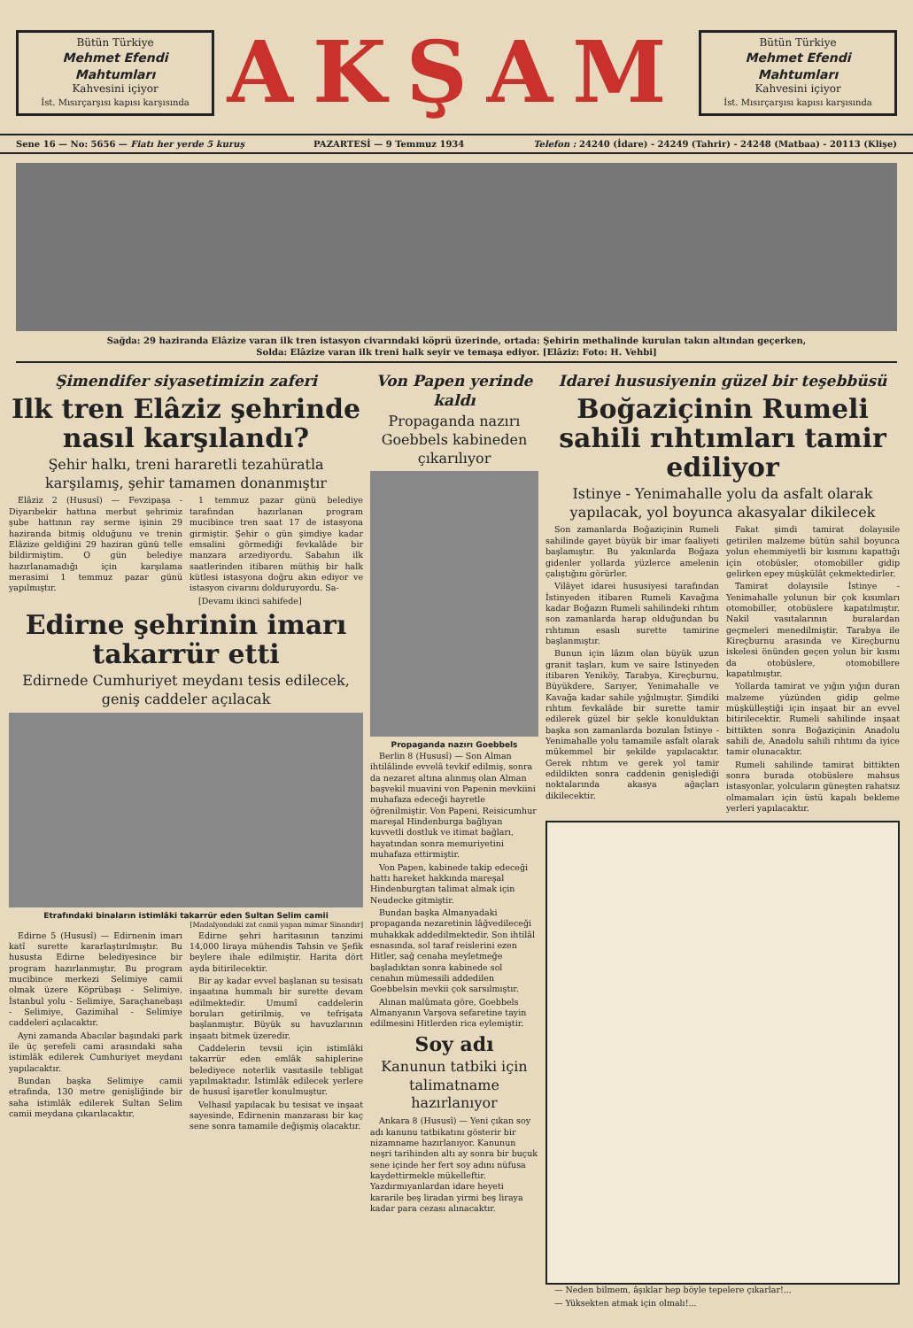Bütün Türkiye
Mehmet Efendi Mahtumları
Kahvesini içiyor
İst. Mısırçarşısı kapısı karşısında
AKŞAM
Bütün Türkiye
Mehmet Efendi Mahtumları
Kahvesini içiyor
İst. Mısırçarşısı kapısı karşısında
Sene 16 — No: 5656 — Fiatı her yerde 5 kuruş PAZARTESİ — 9 Temmuz 1934 Telefon : 24240 (İdare) - 24249 (Tahrir) - 24248 (Matbaa) - 20113 (Klişe)
Sağda: 29 haziranda Elâzize varan ilk tren istasyon civarındaki köprü üzerinde, ortada: Şehirin methalinde kurulan takın altından geçerken,
Solda: Elâzize varan ilk treni halk seyir ve temaşa ediyor. [Elâziz: Foto: H. Vehbi]
Şimendifer siyasetimizin zaferi
Ilk tren Elâziz şehrinde nasıl karşılandı?
Şehir halkı, treni hararetli tezahüratla karşılamış, şehir tamamen donanmıştır
Elâziz 2 (Hususî) — Fevzipaşa - Diyarıbekir hattına merbut şehrimiz şube hattının ray serme işinin 29 haziranda bitmiş olduğunu ve trenin Elâzize geldiğini 29 haziran günü telle bildirmiştim. O gün belediye hazırlanamadığı için karşılama merasimi 1 temmuz pazar günü yapılmıştır.
1 temmuz pazar günü belediye tarafından hazırlanan program mucibince tren saat 17 de istasyona girmiştir. Şehir o gün şimdiye kadar emsalini görmediği fevkalâde bir manzara arzediyordu. Sabahın ilk saatlerinden itibaren müthiş bir halk kütlesi istasyona doğru akın ediyor ve istasyon civarını dolduruyordu. Sa-
[Devamı ikinci sahifede]
Edirne şehrinin imarı takarrür etti
Edirnede Cumhuriyet meydanı tesis edilecek, geniş caddeler açılacak
Etrafındaki binaların istimlâki takarrür eden Sultan Selim camii
[Madalyondaki zat camii yapan mimar Sinandır]
Edirne 5 (Hususî) — Edirnenin imarı katî surette kararlaştırılmıştır. Bu hususta Edirne belediyesince bir program hazırlanmıştır. Bu program mucibince merkezi Selimiye camii olmak üzere Köprübaşı - Selimiye, İstanbul yolu - Selimiye, Saraçhanebaşı - Selimiye, Gazimihal - Selimiye caddeleri açılacaktır.
Ayni zamanda Abacılar başındaki park ile üç şerefeli cami arasındaki saha istimlâk edilerek Cumhuriyet meydanı yapılacaktır.
Bundan başka Selimiye camii etrafında, 130 metre genişliğinde bir saha istimlâk edilerek Sultan Selim camii meydana çıkarılacaktır.
Edirne şehri haritasının tanzimi 14,000 liraya mühendis Tahsin ve Şefik beylere ihale edilmiştir. Harita dört ayda bitirilecektir.
Bir ay kadar evvel başlanan su tesisatı inşaatına hummalı bir surette devam edilmektedir. Umumî caddelerin boruları getirilmiş, ve tefrişata başlanmıştır. Büyük su havuzlarının inşaatı bitmek üzeredir.
Caddelerin tevsii için istimlâki takarrür eden emlâk sahiplerine belediyece noterlik vasıtasile tebligat yapılmaktadır. İstimlâk edilecek yerlere de hususî işaretler konulmuştur.
Velhasıl yapılacak bu tesisat ve inşaat sayesinde, Edirnenin manzarası bir kaç sene sonra tamamile değişmiş olacaktır.
Von Papen yerinde kaldı
Propaganda nazırı Goebbels kabineden çıkarılıyor
Propaganda nazırı Goebbels
Berlin 8 (Hususî) — Son Alman ihtilâlinde evvelâ tevkif edilmiş, sonra da nezaret altına alınmış olan Alman başvekil muavini von Papenin mevkiini muhafaza edeceği hayretle öğrenilmiştir. Von Papeni, Reisicumhur mareşal Hindenburga bağlıyan kuvvetli dostluk ve itimat bağları, hayatından sonra memuriyetini muhafaza ettirmiştir.
Von Papen, kabinede takip edeceği hattı hareket hakkında mareşal Hindenburgtan talimat almak için Neudecke gitmiştir.
Bundan başka Almanyadaki propaganda nezaretinin lâğvedileceği muhakkak addedilmektedir. Son ihtilâl esnasında, sol taraf reislerini ezen Hitler, sağ cenaha meyletmeğe başladıktan sonra kabinede sol cenahın mümessili addedilen Goebbelsin mevkii çok sarsılmıştır.
Alınan malûmata göre, Goebbels Almanyanın Varşova sefaretine tayin edilmesini Hitlerden rica eylemiştir.
Soy adı
Kanunun tatbiki için talimatname hazırlanıyor
Ankara 8 (Hususî) — Yeni çıkan soy adı kanunu tatbikatını gösterir bir nizamname hazırlanıyor. Kanunun neşri tarihinden altı ay sonra bir buçuk sene içinde her fert soy adını nüfusa kaydettirmekle mükelleftir. Yazdırmıyanlardan idare heyeti kararile beş liradan yirmi beş liraya kadar para cezası alınacaktır.
Idarei hususiyenin güzel bir teşebbüsü
Boğaziçinin Rumeli sahili rıhtımları tamir ediliyor
Istinye - Yenimahalle yolu da asfalt olarak yapılacak, yol boyunca akasyalar dikilecek
Son zamanlarda Boğaziçinin Rumeli sahilinde gayet büyük bir imar faaliyeti başlamıştır. Bu yakınlarda Boğaza gidenler yollarda yüzlerce amelenin çalıştığını görürler.
Vilâyet idarei hususiyesi tarafından İstinyeden itibaren Rumeli Kavağına kadar Boğazın Rumeli sahilindeki rıhtım son zamanlarda harap olduğundan bu rıhtımın esaslı surette tamirine başlanmıştır.
Bunun için lâzım olan büyük uzun granit taşları, kum ve saire İstinyeden itibaren Yeniköy, Tarabya, Kireçburnu, Büyükdere, Sarıyer, Yenimahalle ve Kavağa kadar sahile yığılmıştır. Şimdiki rıhtım fevkalâde bir surette tamir edilerek güzel bir şekle konulduktan başka son zamanlarda bozulan İstinye - Yenimahalle yolu tamamile asfalt olarak mükemmel bir şekilde yapılacaktır. Gerek rıhtım ve gerek yol tamir edildikten sonra caddenin genişlediği noktalarında akasya ağaçları dikilecektir.
Fakat şimdi tamirat dolayısile getirilen malzeme bütün sahil boyunca yolun ehemmiyetli bir kısmını kapattığı için otobüsler, otomobiller gidip gelirken epey müşkülât çekmektedirler.
Tamirat dolayısile İstinye - Yenimahalle yolunun bir çok kısımları otomobiller, otobüslere kapatılmıştır. Nakil vasıtalarının buralardan geçmeleri menedilmiştir. Tarabya ile Kireçburnu arasında ve Kireçburnu iskelesi önünden geçen yolun bir kısmı da otobüslere, otomobillere kapatılmıştır.
Yollarda tamirat ve yığın yığın duran malzeme yüzünden gidip gelme müşkülleştiği için inşaat bir an evvel bitirilecektir. Rumeli sahilinde inşaat bittikten sonra Boğaziçinin Anadolu sahili de, Anadolu sahili rıhtımı da iyice tamir olunacaktır.
Rumeli sahilinde tamirat bittikten sonra burada otobüslere mahsus istasyonlar, yolcuların güneşten rahatsız olmamaları için üstü kapalı bekleme yerleri yapılacaktır.
— Neden bilmem, âşıklar hep böyle tepelere çıkarlar!...
— Yüksekten atmak için olmalı!...